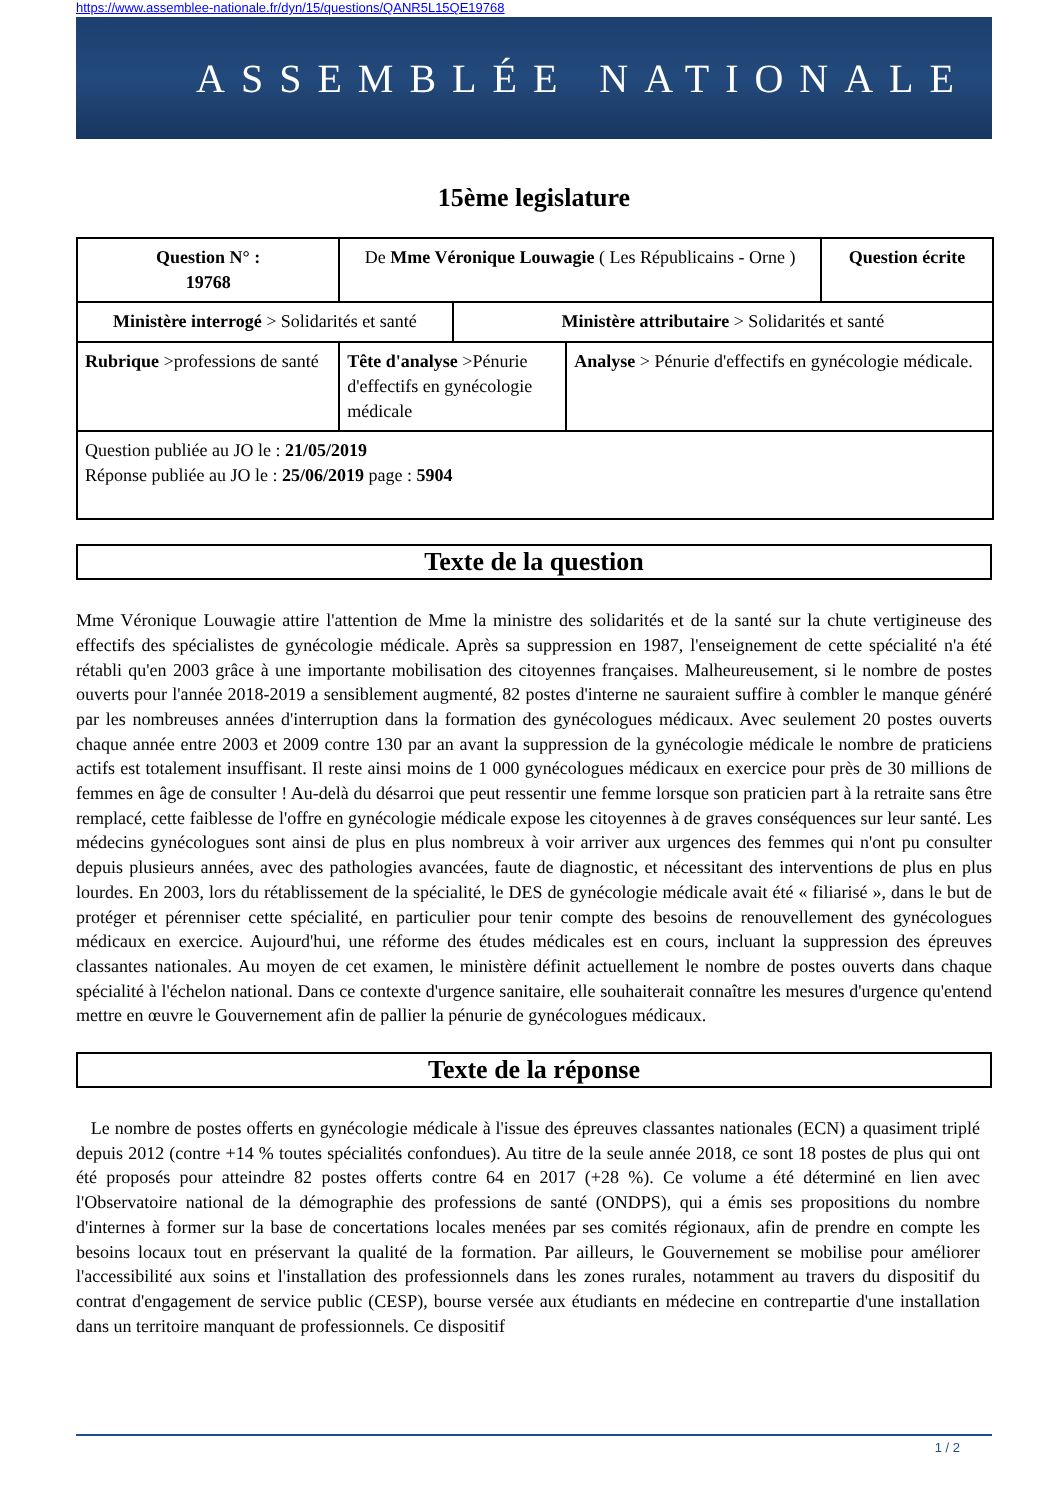https://www.assemblee-nationale.fr/dyn/15/questions/QANR5L15QE19768
ASSEMBLÉE NATIONALE
15ème legislature
| Question N° : 19768 | De Mme Véronique Louwagie ( Les Républicains - Orne ) | | | Question écrite |
| Ministère interrogé > Solidarités et santé | | Ministère attributaire > Solidarités et santé | | |
| Rubrique >professions de santé | Tête d'analyse >Pénurie d'effectifs en gynécologie médicale | | Analyse > Pénurie d'effectifs en gynécologie médicale. | |
| Question publiée au JO le : 21/05/2019 Réponse publiée au JO le : 25/06/2019 page : 5904 | | | | |
Texte de la question
Mme Véronique Louwagie attire l'attention de Mme la ministre des solidarités et de la santé sur la chute vertigineuse des effectifs des spécialistes de gynécologie médicale. Après sa suppression en 1987, l'enseignement de cette spécialité n'a été rétabli qu'en 2003 grâce à une importante mobilisation des citoyennes françaises. Malheureusement, si le nombre de postes ouverts pour l'année 2018-2019 a sensiblement augmenté, 82 postes d'interne ne sauraient suffire à combler le manque généré par les nombreuses années d'interruption dans la formation des gynécologues médicaux. Avec seulement 20 postes ouverts chaque année entre 2003 et 2009 contre 130 par an avant la suppression de la gynécologie médicale le nombre de praticiens actifs est totalement insuffisant. Il reste ainsi moins de 1 000 gynécologues médicaux en exercice pour près de 30 millions de femmes en âge de consulter ! Au-delà du désarroi que peut ressentir une femme lorsque son praticien part à la retraite sans être remplacé, cette faiblesse de l'offre en gynécologie médicale expose les citoyennes à de graves conséquences sur leur santé. Les médecins gynécologues sont ainsi de plus en plus nombreux à voir arriver aux urgences des femmes qui n'ont pu consulter depuis plusieurs années, avec des pathologies avancées, faute de diagnostic, et nécessitant des interventions de plus en plus lourdes. En 2003, lors du rétablissement de la spécialité, le DES de gynécologie médicale avait été « filiarisé », dans le but de protéger et pérenniser cette spécialité, en particulier pour tenir compte des besoins de renouvellement des gynécologues médicaux en exercice. Aujourd'hui, une réforme des études médicales est en cours, incluant la suppression des épreuves classantes nationales. Au moyen de cet examen, le ministère définit actuellement le nombre de postes ouverts dans chaque spécialité à l'échelon national. Dans ce contexte d'urgence sanitaire, elle souhaiterait connaître les mesures d'urgence qu'entend mettre en œuvre le Gouvernement afin de pallier la pénurie de gynécologues médicaux.
Texte de la réponse
Le nombre de postes offerts en gynécologie médicale à l'issue des épreuves classantes nationales (ECN) a quasiment triplé depuis 2012 (contre +14 % toutes spécialités confondues). Au titre de la seule année 2018, ce sont 18 postes de plus qui ont été proposés pour atteindre 82 postes offerts contre 64 en 2017 (+28 %). Ce volume a été déterminé en lien avec l'Observatoire national de la démographie des professions de santé (ONDPS), qui a émis ses propositions du nombre d'internes à former sur la base de concertations locales menées par ses comités régionaux, afin de prendre en compte les besoins locaux tout en préservant la qualité de la formation. Par ailleurs, le Gouvernement se mobilise pour améliorer l'accessibilité aux soins et l'installation des professionnels dans les zones rurales, notamment au travers du dispositif du contrat d'engagement de service public (CESP), bourse versée aux étudiants en médecine en contrepartie d'une installation dans un territoire manquant de professionnels. Ce dispositif
1 / 2